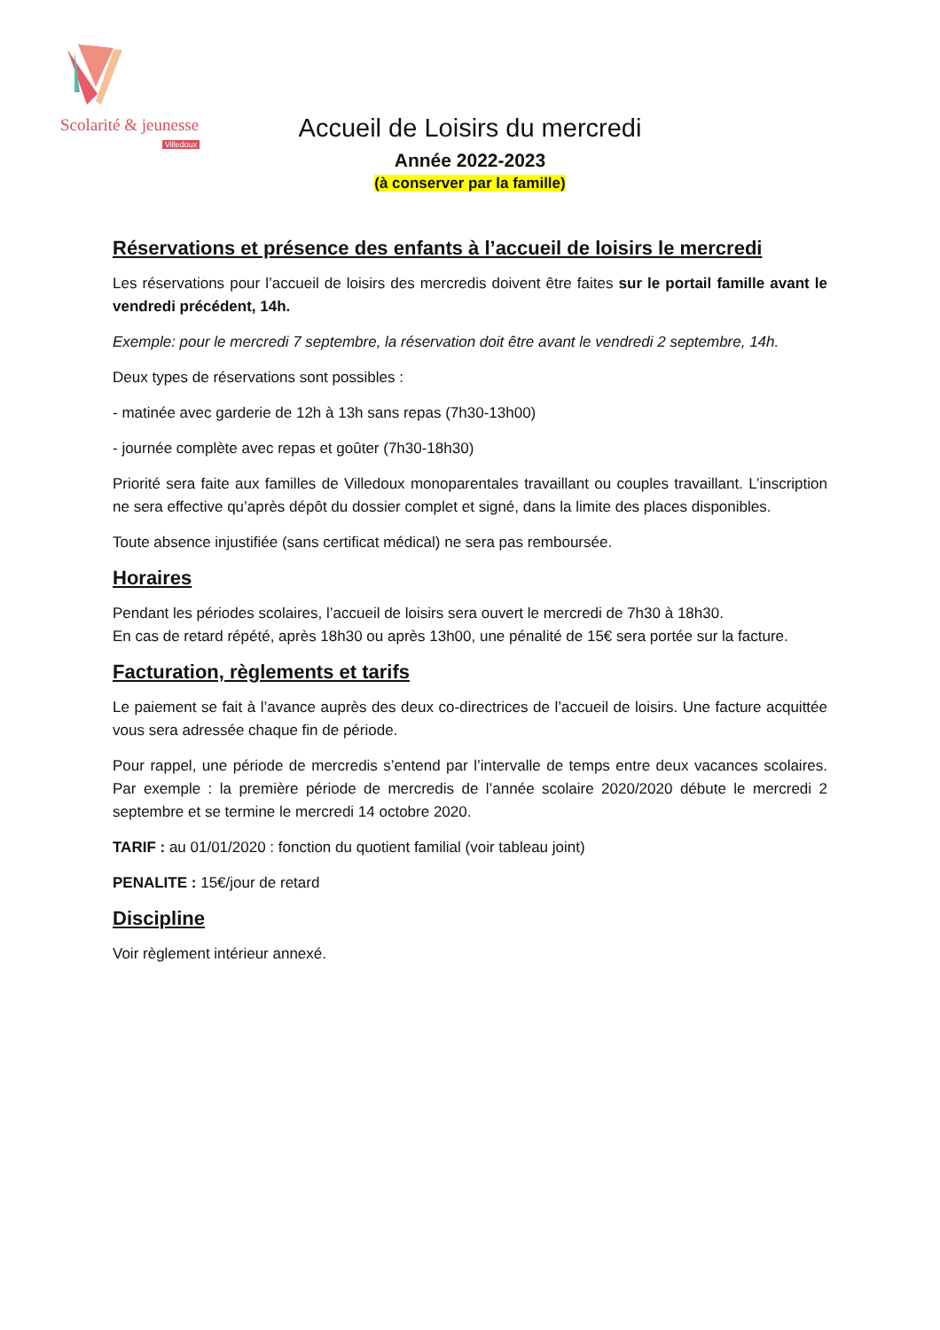Scolarité & jeunesse
Villedoux
Accueil de Loisirs du mercredi
Année 2022-2023
(à conserver par la famille)
Réservations et présence des enfants à l’accueil de loisirs le mercredi
Les réservations pour l’accueil de loisirs des mercredis doivent être faites sur le portail famille avant le vendredi précédent, 14h.
Exemple: pour le mercredi 7 septembre, la réservation doit être avant le vendredi 2 septembre, 14h.
Deux types de réservations sont possibles :
- matinée avec garderie de 12h à 13h sans repas (7h30-13h00)
- journée complète avec repas et goûter (7h30-18h30)
Priorité sera faite aux familles de Villedoux monoparentales travaillant ou couples travaillant. L’inscription ne sera effective qu’après dépôt du dossier complet et signé, dans la limite des places disponibles.
Toute absence injustifiée (sans certificat médical) ne sera pas remboursée.
Horaires
Pendant les périodes scolaires, l’accueil de loisirs sera ouvert le mercredi de 7h30 à 18h30.
En cas de retard répété, après 18h30 ou après 13h00, une pénalité de 15€ sera portée sur la facture.
Facturation, règlements et tarifs
Le paiement se fait à l’avance auprès des deux co-directrices de l’accueil de loisirs. Une facture acquittée vous sera adressée chaque fin de période.
Pour rappel, une période de mercredis s’entend par l’intervalle de temps entre deux vacances scolaires. Par exemple : la première période de mercredis de l’année scolaire 2020/2020 débute le mercredi 2 septembre et se termine le mercredi 14 octobre 2020.
TARIF : au 01/01/2020 : fonction du quotient familial (voir tableau joint)
PENALITE : 15€/jour de retard
Discipline
Voir règlement intérieur annexé.